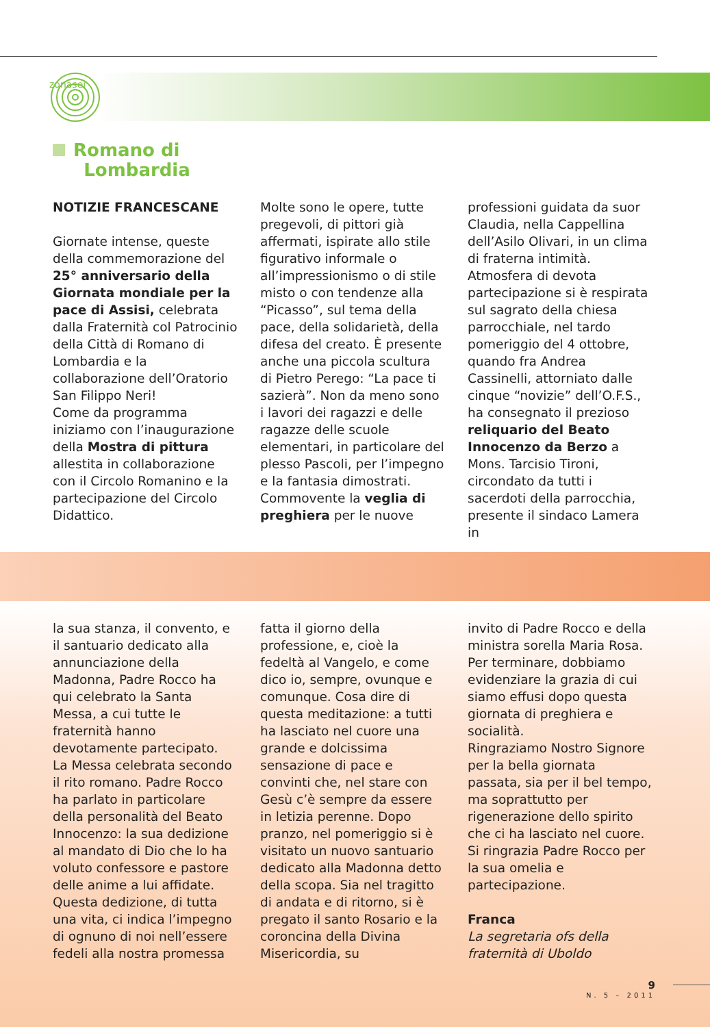zonasei
Romano di
Lombardia
NOTIZIE FRANCESCANE
Giornate intense, queste della commemorazione del 25° anniversario della Giornata mondiale per la pace di Assisi, celebrata dalla Fraternità col Patrocinio della Città di Romano di Lombardia e la collaborazione dell’Oratorio San Filippo Neri!
Come da programma iniziamo con l’inaugurazione della Mostra di pittura allestita in collaborazione con il Circolo Romanino e la partecipazione del Circolo Didattico.
Molte sono le opere, tutte pregevoli, di pittori già affermati, ispirate allo stile figurativo informale o all’impressionismo o di stile misto o con tendenze alla “Picasso”, sul tema della pace, della solidarietà, della difesa del creato. È presente anche una piccola scultura di Pietro Perego: “La pace ti sazierà”. Non da meno sono i lavori dei ragazzi e delle ragazze delle scuole elementari, in particolare del plesso Pascoli, per l’impegno e la fantasia dimostrati.
Commovente la veglia di preghiera per le nuove
professioni guidata da suor Claudia, nella Cappellina dell’Asilo Olivari, in un clima di fraterna intimità.
Atmosfera di devota partecipazione si è respirata sul sagrato della chiesa parrocchiale, nel tardo pomeriggio del 4 ottobre, quando fra Andrea Cassinelli, attorniato dalle cinque “novizie” dell’O.F.S., ha consegnato il prezioso reliquario del Beato Innocenzo da Berzo a Mons. Tarcisio Tironi, circondato da tutti i sacerdoti della parrocchia, presente il sindaco Lamera in
la sua stanza, il convento, e il santuario dedicato alla annunciazione della Madonna, Padre Rocco ha qui celebrato la Santa Messa, a cui tutte le fraternità hanno devotamente partecipato.
La Messa celebrata secondo il rito romano. Padre Rocco ha parlato in particolare della personalità del Beato Innocenzo: la sua dedizione al mandato di Dio che lo ha voluto confessore e pastore delle anime a lui affidate. Questa dedizione, di tutta una vita, ci indica l’impegno di ognuno di noi nell’essere fedeli alla nostra promessa
fatta il giorno della professione, e, cioè la fedeltà al Vangelo, e come dico io, sempre, ovunque e comunque. Cosa dire di questa meditazione: a tutti ha lasciato nel cuore una grande e dolcissima sensazione di pace e convinti che, nel stare con Gesù c’è sempre da essere in letizia perenne. Dopo pranzo, nel pomeriggio si è visitato un nuovo santuario dedicato alla Madonna detto della scopa. Sia nel tragitto di andata e di ritorno, si è pregato il santo Rosario e la coroncina della Divina Misericordia, su
invito di Padre Rocco e della ministra sorella Maria Rosa.
Per terminare, dobbiamo evidenziare la grazia di cui siamo effusi dopo questa giornata di preghiera e socialità.
Ringraziamo Nostro Signore per la bella giornata passata, sia per il bel tempo, ma soprattutto per rigenerazione dello spirito che ci ha lasciato nel cuore. Si ringrazia Padre Rocco per la sua omelia e partecipazione.
Franca
La segretaria ofs della fraternità di Uboldo
9
N. 5 – 2011